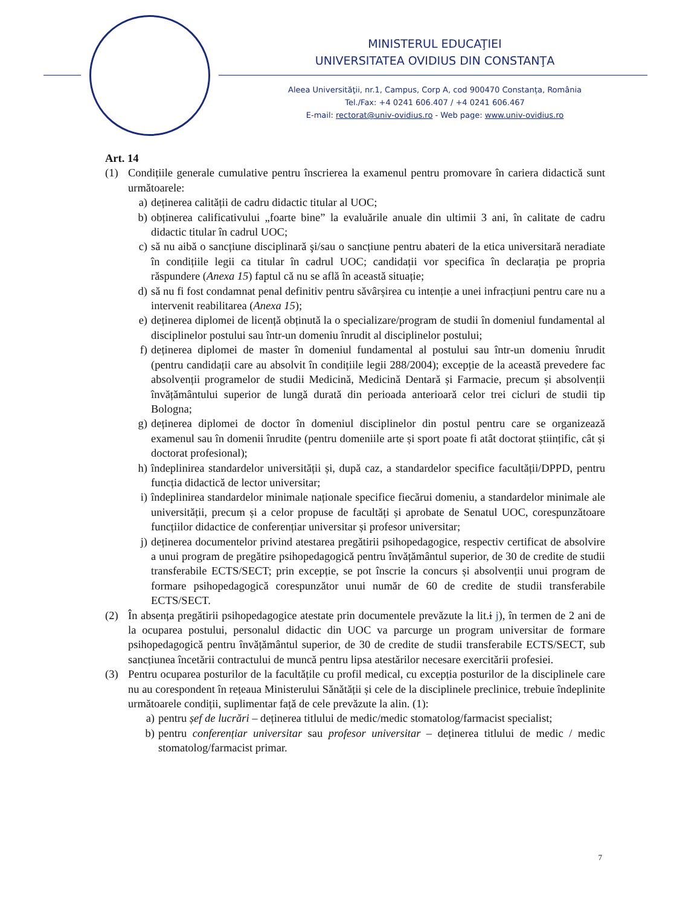MINISTERUL EDUCAŢIEI
UNIVERSITATEA OVIDIUS DIN CONSTANŢA
Aleea Universităţii, nr.1, Campus, Corp A, cod 900470 Constanța, România
Tel./Fax: +4 0241 606.407 / +4 0241 606.467
E-mail: rectorat@univ-ovidius.ro - Web page: www.univ-ovidius.ro
Art. 14
(1) Condițiile generale cumulative pentru înscrierea la examenul pentru promovare în cariera didactică sunt următoarele:
a) deținerea calității de cadru didactic titular al UOC;
b) obținerea calificativului „foarte bine” la evaluările anuale din ultimii 3 ani, în calitate de cadru didactic titular în cadrul UOC;
c) să nu aibă o sancțiune disciplinară şi/sau o sancțiune pentru abateri de la etica universitară neradiate în condițiile legii ca titular în cadrul UOC; candidații vor specifica în declarația pe propria răspundere (Anexa 15) faptul că nu se află în această situație;
d) să nu fi fost condamnat penal definitiv pentru săvârșirea cu intenție a unei infracțiuni pentru care nu a intervenit reabilitarea (Anexa 15);
e) deținerea diplomei de licență obținută la o specializare/program de studii în domeniul fundamental al disciplinelor postului sau într-un domeniu înrudit al disciplinelor postului;
f) deținerea diplomei de master în domeniul fundamental al postului sau într-un domeniu înrudit (pentru candidații care au absolvit în condițiile legii 288/2004); excepție de la această prevedere fac absolvenții programelor de studii Medicină, Medicină Dentară și Farmacie, precum și absolvenții învățământului superior de lungă durată din perioada anterioară celor trei cicluri de studii tip Bologna;
g) deținerea diplomei de doctor în domeniul disciplinelor din postul pentru care se organizează examenul sau în domenii înrudite (pentru domeniile arte și sport poate fi atât doctorat științific, cât și doctorat profesional);
h) îndeplinirea standardelor universității și, după caz, a standardelor specifice facultății/DPPD, pentru funcția didactică de lector universitar;
i) îndeplinirea standardelor minimale naționale specifice fiecărui domeniu, a standardelor minimale ale universității, precum și a celor propuse de facultăți și aprobate de Senatul UOC, corespunzătoare funcțiilor didactice de conferențiar universitar și profesor universitar;
j) deținerea documentelor privind atestarea pregătirii psihopedagogice, respectiv certificat de absolvire a unui program de pregătire psihopedagogică pentru învățământul superior, de 30 de credite de studii transferabile ECTS/SECT; prin excepție, se pot înscrie la concurs și absolvenții unui program de formare psihopedagogică corespunzător unui număr de 60 de credite de studii transferabile ECTS/SECT.
(2) În absența pregătirii psihopedagogice atestate prin documentele prevăzute la lit.i j), în termen de 2 ani de la ocuparea postului, personalul didactic din UOC va parcurge un program universitar de formare psihopedagogică pentru învățământul superior, de 30 de credite de studii transferabile ECTS/SECT, sub sancțiunea încetării contractului de muncă pentru lipsa atestărilor necesare exercitării profesiei.
(3) Pentru ocuparea posturilor de la facultățile cu profil medical, cu excepția posturilor de la disciplinele care nu au corespondent în rețeaua Ministerului Sănătății și cele de la disciplinele preclinice, trebuie îndeplinite următoarele condiții, suplimentar față de cele prevăzute la alin. (1):
a) pentru șef de lucrări – deținerea titlului de medic/medic stomatolog/farmacist specialist;
b) pentru conferențiar universitar sau profesor universitar – deținerea titlului de medic / medic stomatolog/farmacist primar.
7